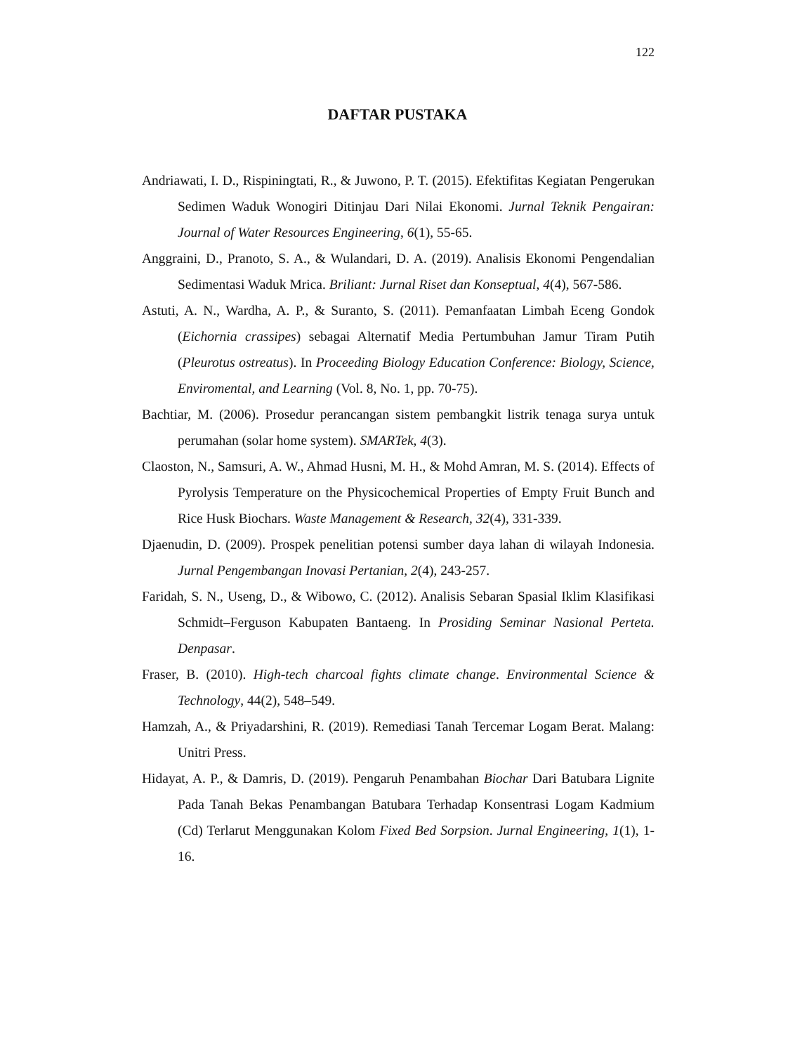122
DAFTAR PUSTAKA
Andriawati, I. D., Rispiningtati, R., & Juwono, P. T. (2015). Efektifitas Kegiatan Pengerukan Sedimen Waduk Wonogiri Ditinjau Dari Nilai Ekonomi. Jurnal Teknik Pengairan: Journal of Water Resources Engineering, 6(1), 55-65.
Anggraini, D., Pranoto, S. A., & Wulandari, D. A. (2019). Analisis Ekonomi Pengendalian Sedimentasi Waduk Mrica. Briliant: Jurnal Riset dan Konseptual, 4(4), 567-586.
Astuti, A. N., Wardha, A. P., & Suranto, S. (2011). Pemanfaatan Limbah Eceng Gondok (Eichornia crassipes) sebagai Alternatif Media Pertumbuhan Jamur Tiram Putih (Pleurotus ostreatus). In Proceeding Biology Education Conference: Biology, Science, Enviromental, and Learning (Vol. 8, No. 1, pp. 70-75).
Bachtiar, M. (2006). Prosedur perancangan sistem pembangkit listrik tenaga surya untuk perumahan (solar home system). SMARTek, 4(3).
Claoston, N., Samsuri, A. W., Ahmad Husni, M. H., & Mohd Amran, M. S. (2014). Effects of Pyrolysis Temperature on the Physicochemical Properties of Empty Fruit Bunch and Rice Husk Biochars. Waste Management & Research, 32(4), 331-339.
Djaenudin, D. (2009). Prospek penelitian potensi sumber daya lahan di wilayah Indonesia. Jurnal Pengembangan Inovasi Pertanian, 2(4), 243-257.
Faridah, S. N., Useng, D., & Wibowo, C. (2012). Analisis Sebaran Spasial Iklim Klasifikasi Schmidt–Ferguson Kabupaten Bantaeng. In Prosiding Seminar Nasional Perteta. Denpasar.
Fraser, B. (2010). High-tech charcoal fights climate change. Environmental Science & Technology, 44(2), 548–549.
Hamzah, A., & Priyadarshini, R. (2019). Remediasi Tanah Tercemar Logam Berat. Malang: Unitri Press.
Hidayat, A. P., & Damris, D. (2019). Pengaruh Penambahan Biochar Dari Batubara Lignite Pada Tanah Bekas Penambangan Batubara Terhadap Konsentrasi Logam Kadmium (Cd) Terlarut Menggunakan Kolom Fixed Bed Sorpsion. Jurnal Engineering, 1(1), 1-16.